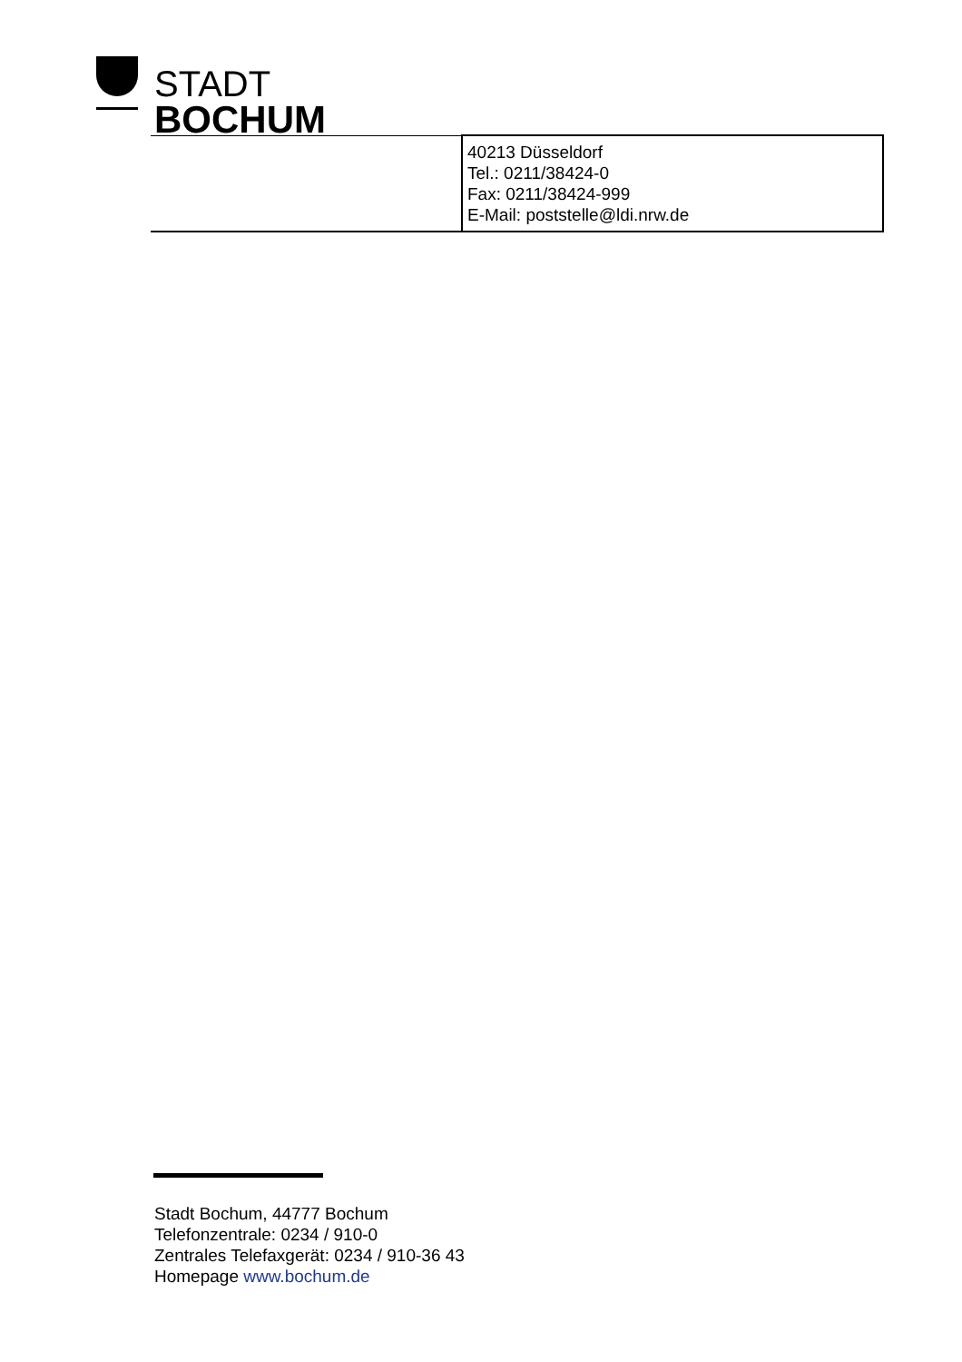STADT
BOCHUM
| | 40213 Düsseldorf Tel.: 0211/38424-0 Fax: 0211/38424-999 E-Mail: poststelle@ldi.nrw.de |
Stadt Bochum, 44777 Bochum
Telefonzentrale: 0234 / 910-0
Zentrales Telefaxgerät: 0234 / 910-36 43
Homepage www.bochum.de